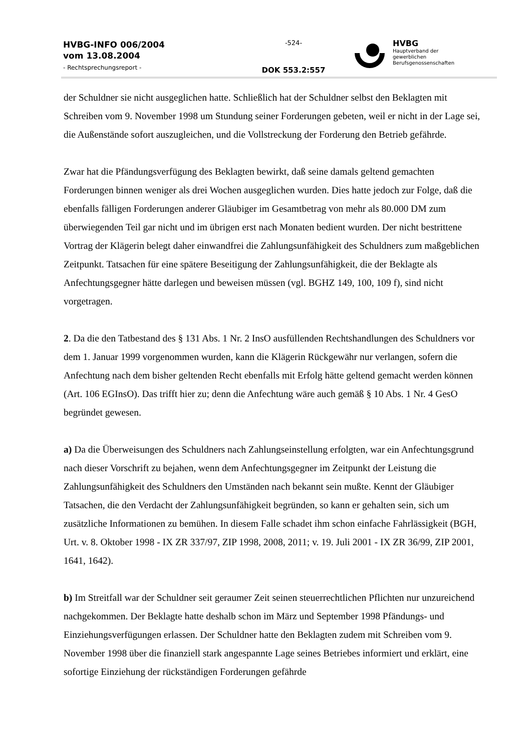HVBG-INFO 006/2004
vom 13.08.2004
- Rechtsprechungsreport -
-524-
DOK 553.2:557
HVBG
Hauptverband der
gewerblichen
Berufsgenossenschaften
der Schuldner sie nicht ausgeglichen hatte. Schließlich hat der Schuldner selbst den Beklagten mit Schreiben vom 9. November 1998 um Stundung seiner Forderungen gebeten, weil er nicht in der Lage sei, die Außenstände sofort auszugleichen, und die Vollstreckung der Forderung den Betrieb gefährde.
Zwar hat die Pfändungsverfügung des Beklagten bewirkt, daß seine damals geltend gemachten Forderungen binnen weniger als drei Wochen ausgeglichen wurden. Dies hatte jedoch zur Folge, daß die ebenfalls fälligen Forderungen anderer Gläubiger im Gesamtbetrag von mehr als 80.000 DM zum überwiegenden Teil gar nicht und im übrigen erst nach Monaten bedient wurden. Der nicht bestrittene Vortrag der Klägerin belegt daher einwandfrei die Zahlungsunfähigkeit des Schuldners zum maßgeblichen Zeitpunkt. Tatsachen für eine spätere Beseitigung der Zahlungsunfähigkeit, die der Beklagte als Anfechtungsgegner hätte darlegen und beweisen müssen (vgl. BGHZ 149, 100, 109 f), sind nicht vorgetragen.
2. Da die den Tatbestand des § 131 Abs. 1 Nr. 2 InsO ausfüllenden Rechtshandlungen des Schuldners vor dem 1. Januar 1999 vorgenommen wurden, kann die Klägerin Rückgewähr nur verlangen, sofern die Anfechtung nach dem bisher geltenden Recht ebenfalls mit Erfolg hätte geltend gemacht werden können (Art. 106 EGInsO). Das trifft hier zu; denn die Anfechtung wäre auch gemäß § 10 Abs. 1 Nr. 4 GesO begründet gewesen.
a) Da die Überweisungen des Schuldners nach Zahlungseinstellung erfolgten, war ein Anfechtungsgrund nach dieser Vorschrift zu bejahen, wenn dem Anfechtungsgegner im Zeitpunkt der Leistung die Zahlungsunfähigkeit des Schuldners den Umständen nach bekannt sein mußte. Kennt der Gläubiger Tatsachen, die den Verdacht der Zahlungsunfähigkeit begründen, so kann er gehalten sein, sich um zusätzliche Informationen zu bemühen. In diesem Falle schadet ihm schon einfache Fahrlässigkeit (BGH, Urt. v. 8. Oktober 1998 - IX ZR 337/97, ZIP 1998, 2008, 2011; v. 19. Juli 2001 - IX ZR 36/99, ZIP 2001, 1641, 1642).
b) Im Streitfall war der Schuldner seit geraumer Zeit seinen steuerrechtlichen Pflichten nur unzureichend nachgekommen. Der Beklagte hatte deshalb schon im März und September 1998 Pfändungs- und Einziehungsverfügungen erlassen. Der Schuldner hatte den Beklagten zudem mit Schreiben vom 9. November 1998 über die finanziell stark angespannte Lage seines Betriebes informiert und erklärt, eine sofortige Einziehung der rückständigen Forderungen gefährde